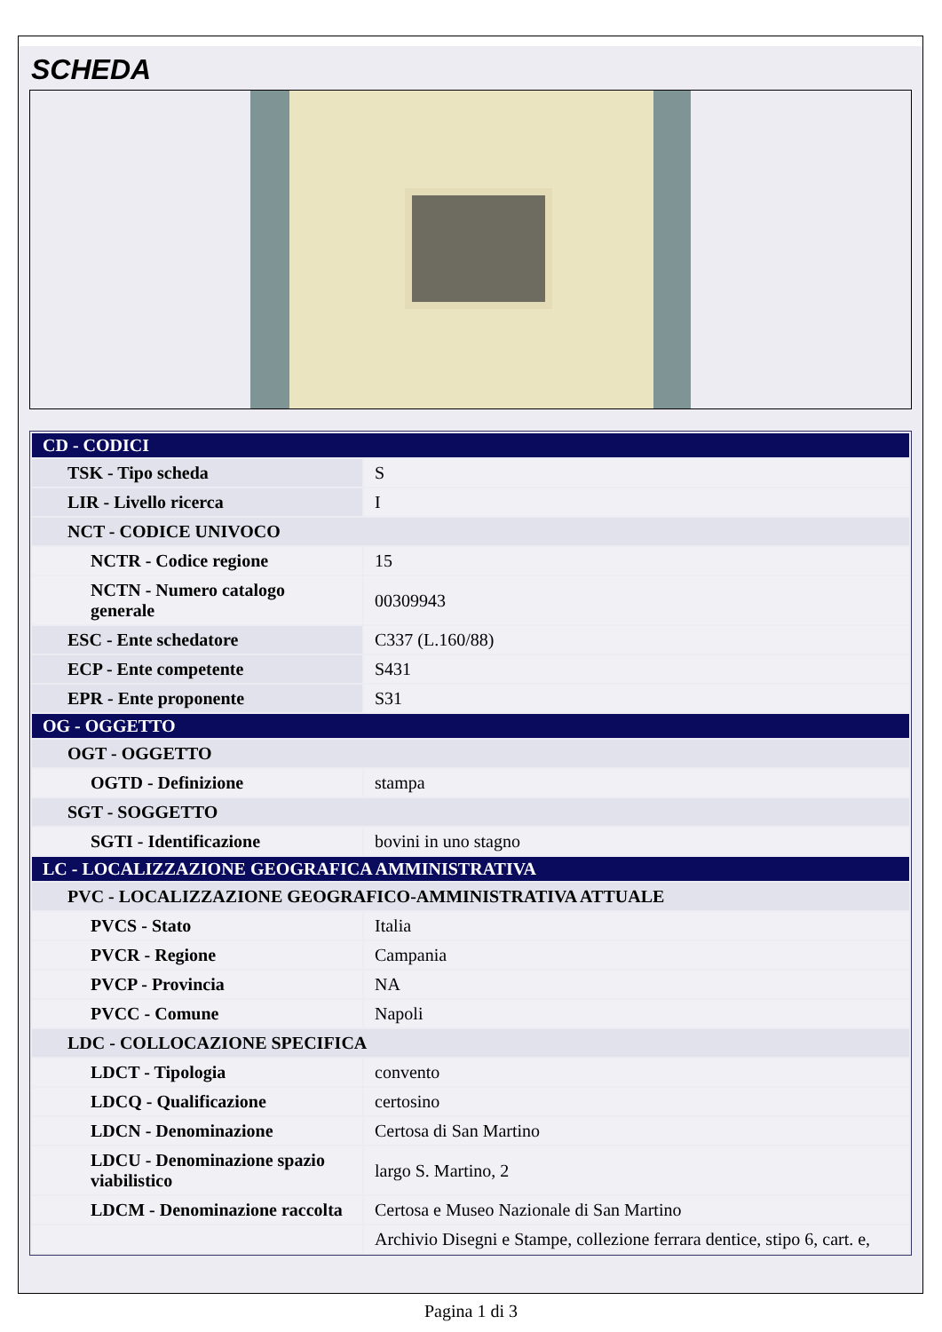SCHEDA
| CD - CODICI | |
| TSK - Tipo scheda | S |
| LIR - Livello ricerca | I |
| NCT - CODICE UNIVOCO | |
| NCTR - Codice regione | 15 |
| NCTN - Numero catalogo generale | 00309943 |
| ESC - Ente schedatore | C337 (L.160/88) |
| ECP - Ente competente | S431 |
| EPR - Ente proponente | S31 |
| OG - OGGETTO | |
| OGT - OGGETTO | |
| OGTD - Definizione | stampa |
| SGT - SOGGETTO | |
| SGTI - Identificazione | bovini in uno stagno |
| LC - LOCALIZZAZIONE GEOGRAFICA AMMINISTRATIVA | |
| PVC - LOCALIZZAZIONE GEOGRAFICO-AMMINISTRATIVA ATTUALE | |
| PVCS - Stato | Italia |
| PVCR - Regione | Campania |
| PVCP - Provincia | NA |
| PVCC - Comune | Napoli |
| LDC - COLLOCAZIONE SPECIFICA | |
| LDCT - Tipologia | convento |
| LDCQ - Qualificazione | certosino |
| LDCN - Denominazione | Certosa di San Martino |
| LDCU - Denominazione spazio viabilistico | largo S. Martino, 2 |
| LDCM - Denominazione raccolta | Certosa e Museo Nazionale di San Martino |
| | Archivio Disegni e Stampe, collezione ferrara dentice, stipo 6, cart. e, |
Pagina 1 di 3